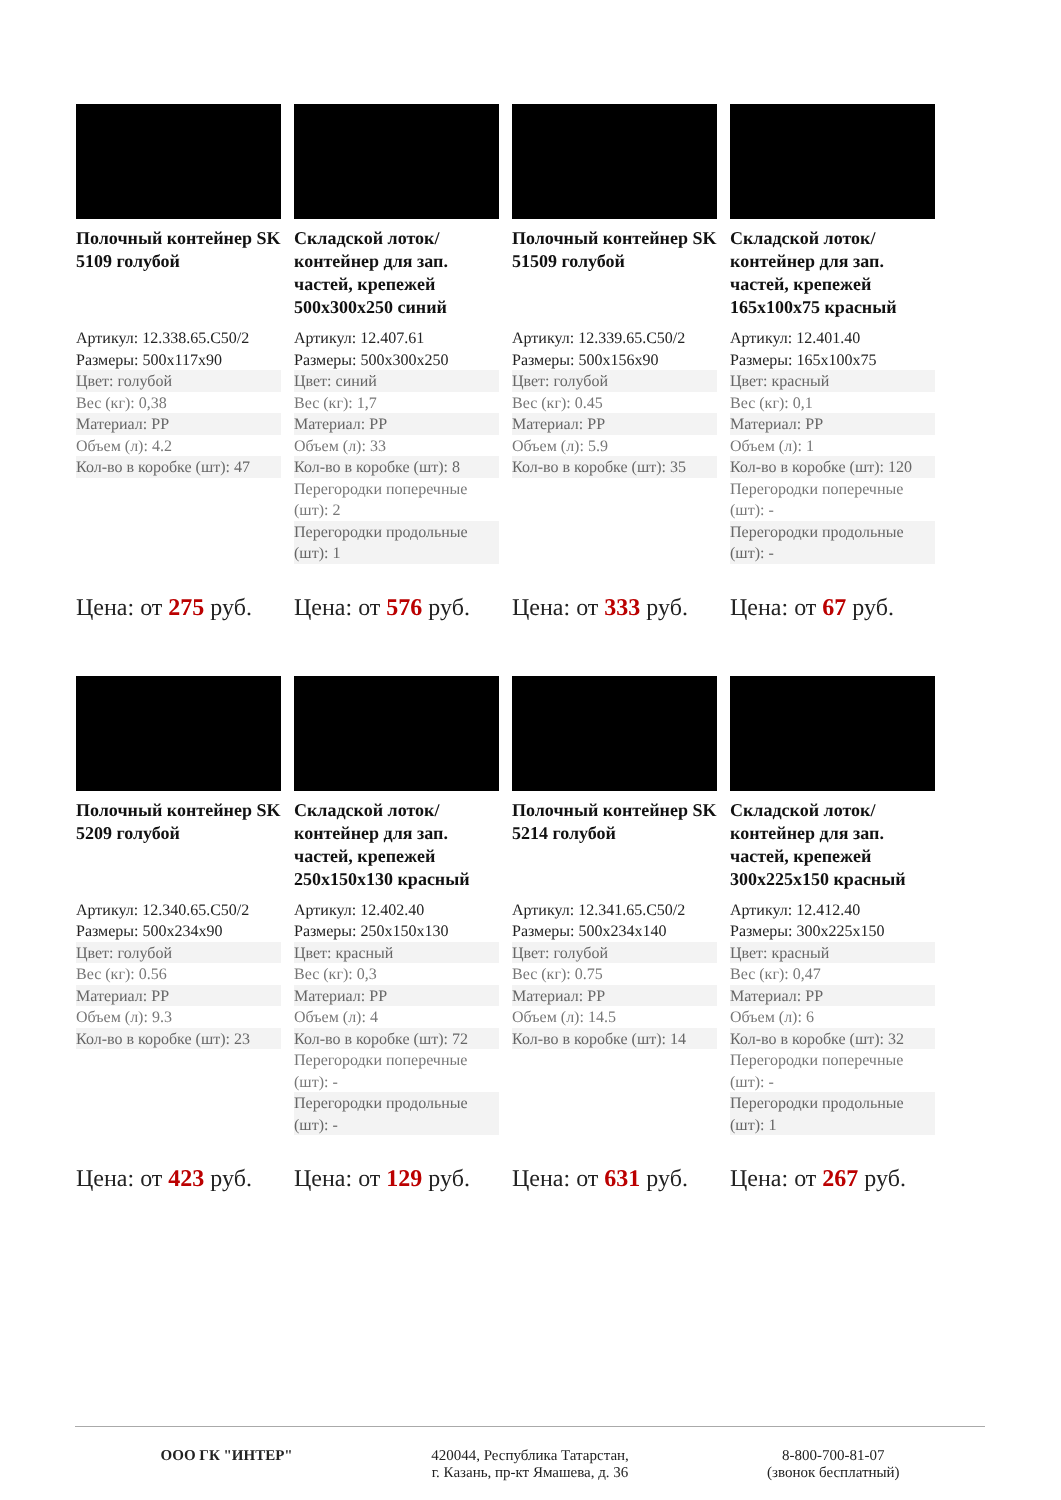Полочный контейнер SK 5109 голубой
Артикул: 12.338.65.C50/2
Размеры: 500x117x90
Цвет: голубой
Вес (кг): 0,38
Материал: PP
Объем (л): 4.2
Кол-во в коробке (шт): 47
Цена: от 275 руб.
Складской лоток/контейнер для зап. частей, крепежей 500x300x250 синий
Артикул: 12.407.61
Размеры: 500x300x250
Цвет: синий
Вес (кг): 1,7
Материал: PP
Объем (л): 33
Кол-во в коробке (шт): 8
Перегородки поперечные (шт): 2
Перегородки продольные (шт): 1
Цена: от 576 руб.
Полочный контейнер SK 51509 голубой
Артикул: 12.339.65.C50/2
Размеры: 500x156x90
Цвет: голубой
Вес (кг): 0.45
Материал: PP
Объем (л): 5.9
Кол-во в коробке (шт): 35
Цена: от 333 руб.
Складской лоток/контейнер для зап. частей, крепежей 165x100x75 красный
Артикул: 12.401.40
Размеры: 165x100x75
Цвет: красный
Вес (кг): 0,1
Материал: PP
Объем (л): 1
Кол-во в коробке (шт): 120
Перегородки поперечные (шт): -
Перегородки продольные (шт): -
Цена: от 67 руб.
Полочный контейнер SK 5209 голубой
Артикул: 12.340.65.C50/2
Размеры: 500x234x90
Цвет: голубой
Вес (кг): 0.56
Материал: PP
Объем (л): 9.3
Кол-во в коробке (шт): 23
Цена: от 423 руб.
Складской лоток/контейнер для зап. частей, крепежей 250x150x130 красный
Артикул: 12.402.40
Размеры: 250x150x130
Цвет: красный
Вес (кг): 0,3
Материал: PP
Объем (л): 4
Кол-во в коробке (шт): 72
Перегородки поперечные (шт): -
Перегородки продольные (шт): -
Цена: от 129 руб.
Полочный контейнер SK 5214 голубой
Артикул: 12.341.65.C50/2
Размеры: 500x234x140
Цвет: голубой
Вес (кг): 0.75
Материал: PP
Объем (л): 14.5
Кол-во в коробке (шт): 14
Цена: от 631 руб.
Складской лоток/контейнер для зап. частей, крепежей 300x225x150 красный
Артикул: 12.412.40
Размеры: 300x225x150
Цвет: красный
Вес (кг): 0,47
Материал: PP
Объем (л): 6
Кол-во в коробке (шт): 32
Перегородки поперечные (шт): -
Перегородки продольные (шт): 1
Цена: от 267 руб.
ООО ГК "ИНТЕР" 420044, Республика Татарстан,
г. Казань, пр-кт Ямашева, д. 36
8-800-700-81-07
(звонок бесплатный)